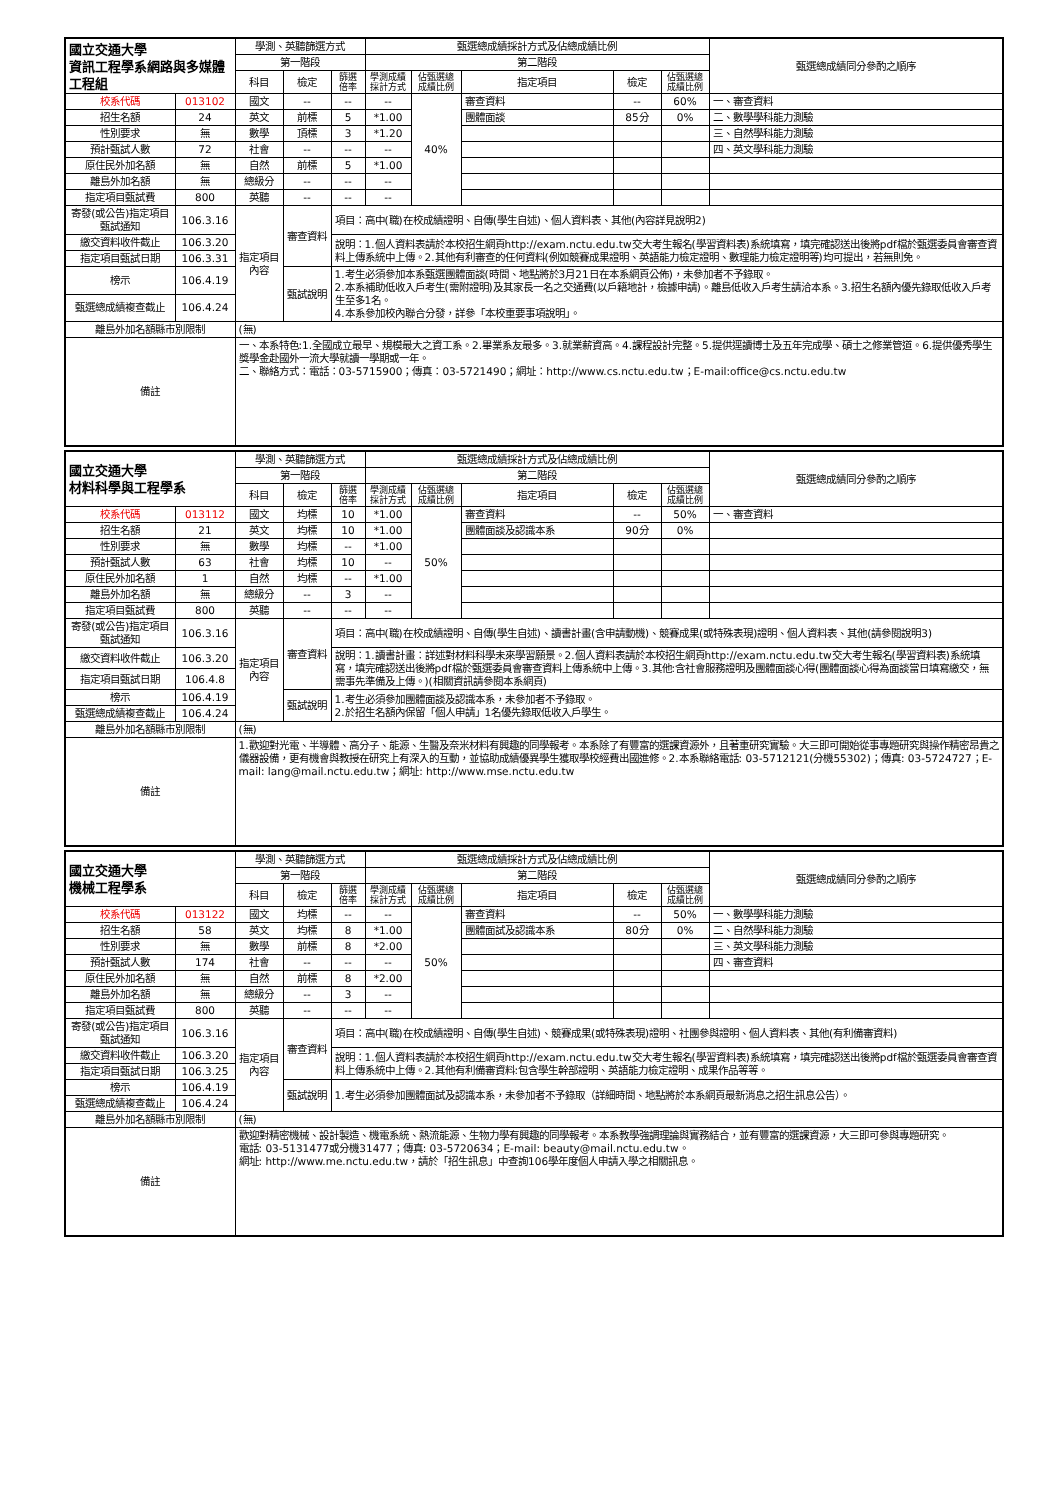| 國立交通大學 資訊工程學系網路與多媒體工程組 | | 學測、英聽篩選方式 | | | 甄選總成績採計方式及佔總成績比例 | | | | | 甄選總成績同分參酌之順序 |
| --- | --- | --- | --- | --- | --- | --- | --- | --- | --- | --- |
| | | 第一階段 | | | 第二階段 | | | | | |
| | | 科目 | 檢定 | 篩選 倍率 | 學測成績 採計方式 | 佔甄選總 成績比例 | 指定項目 | 檢定 | 佔甄選總 成績比例 | |
| 校系代碼 | 013102 | 國文 | -- | -- | -- | 40% | 審查資料 | -- | 60% | 一、審查資料 |
| 招生名額 | 24 | 英文 | 前標 | 5 | *1.00 | | 團體面談 | 85分 | 0% | 二、數學學科能力測驗 |
| 性別要求 | 無 | 數學 | 頂標 | 3 | *1.20 | | | | | 三、自然學科能力測驗 |
| 預計甄試人數 | 72 | 社會 | -- | -- | -- | | | | | 四、英文學科能力測驗 |
| 原住民外加名額 | 無 | 自然 | 前標 | 5 | *1.00 | | | | | |
| 離島外加名額 | 無 | 總級分 | -- | -- | -- | | | | | |
| 指定項目甄試費 | 800 | 英聽 | -- | -- | -- | | | | | |
| 寄發(或公告)指定項目甄試通知 | 106.3.16 | 指定項目內容 | 審查資料 | 項目：高中(職)在校成績證明、自傳(學生自述)、個人資料表、其他(內容詳見說明2) | | | | | | |
| 繳交資料收件截止 | 106.3.20 | | | 說明：1.個人資料表請於本校招生網頁http://exam.nctu.edu.tw交大考生報名(學習資料表)系統填寫，填完確認送出後將pdf檔於甄選委員會審查資料上傳系統中上傳。2.其他有利審查的任何資料(例如競賽成果證明、英語能力檢定證明、數理能力檢定證明等)均可提出，若無則免。 | | | | | | |
| 指定項目甄試日期 | 106.3.31 | | | | | | | | | |
| 榜示 | 106.4.19 | | 甄試說明 | 1.考生必須參加本系甄選團體面談(時間、地點將於3月21日在本系網頁公佈)，未參加者不予錄取。 2.本系補助低收入戶考生(需附證明)及其家長一名之交通費(以戶籍地計，檢據申請)。離島低收入戶考生請洽本系。3.招生名額內優先錄取低收入戶考生至多1名。 4.本系參加校內聯合分發，詳參「本校重要事項說明」。 | | | | | | |
| 甄選總成績複查截止 | 106.4.24 | | | | | | | | | |
| 離島外加名額縣市別限制 | | (無) | | | | | | | | |
| 備註 | | 一、本系特色:1.全國成立最早、規模最大之資工系。2.畢業系友最多。3.就業薪資高。4.課程設計完整。5.提供逕讀博士及五年完成學、碩士之修業管道。6.提供優秀學生獎學金赴國外一流大學就讀一學期或一年。 二、聯絡方式：電話：03-5715900；傳真：03-5721490；網址：http://www.cs.nctu.edu.tw；E-mail:office@cs.nctu.edu.tw | | | | | | | | |
| 國立交通大學 材料科學與工程學系 | | 學測、英聽篩選方式 | | | 甄選總成績採計方式及佔總成績比例 | | | | | 甄選總成績同分參酌之順序 |
| --- | --- | --- | --- | --- | --- | --- | --- | --- | --- | --- |
| | | 第一階段 | | | 第二階段 | | | | | |
| | | 科目 | 檢定 | 篩選 倍率 | 學測成績 採計方式 | 佔甄選總 成績比例 | 指定項目 | 檢定 | 佔甄選總 成績比例 | |
| 校系代碼 | 013112 | 國文 | 均標 | 10 | *1.00 | 50% | 審查資料 | -- | 50% | 一、審查資料 |
| 招生名額 | 21 | 英文 | 均標 | 10 | *1.00 | | 團體面談及認識本系 | 90分 | 0% | |
| 性別要求 | 無 | 數學 | 均標 | -- | *1.00 | | | | | |
| 預計甄試人數 | 63 | 社會 | 均標 | 10 | -- | | | | | |
| 原住民外加名額 | 1 | 自然 | 均標 | -- | *1.00 | | | | | |
| 離島外加名額 | 無 | 總級分 | -- | 3 | -- | | | | | |
| 指定項目甄試費 | 800 | 英聽 | -- | -- | -- | | | | | |
| 寄發(或公告)指定項目甄試通知 | 106.3.16 | 指定項目內容 | 審查資料 | 項目：高中(職)在校成績證明、自傳(學生自述)、讀書計畫(含申請動機)、競賽成果(或特殊表現)證明、個人資料表、其他(請參閱說明3) | | | | | | |
| 繳交資料收件截止 | 106.3.20 | | | 說明：1.讀書計畫：詳述對材料科學未來學習願景。2.個人資料表請於本校招生網頁http://exam.nctu.edu.tw交大考生報名(學習資料表)系統填寫，填完確認送出後將pdf檔於甄選委員會審查資料上傳系統中上傳。3.其他:含社會服務證明及團體面談心得(團體面談心得為面談當日填寫繳交，無需事先準備及上傳。)(相關資訊請參閱本系網頁) | | | | | | |
| 指定項目甄試日期 | 106.4.8 | | | | | | | | | |
| 榜示 | 106.4.19 | | 甄試說明 | 1.考生必須參加團體面談及認識本系，未參加者不予錄取。 2.於招生名額內保留「個人申請」1名優先錄取低收入戶學生。 | | | | | | |
| 甄選總成績複查截止 | 106.4.24 | | | | | | | | | |
| 離島外加名額縣市別限制 | | (無) | | | | | | | | |
| 備註 | | 1.歡迎對光電、半導體、高分子、能源、生醫及奈米材料有興趣的同學報考。本系除了有豐富的選課資源外，且著重研究實驗。大三即可開始從事專題研究與操作精密昂貴之儀器設備，更有機會與教授在研究上有深入的互動，並協助成績優異學生獲取學校經費出國進修。2.本系聯絡電話: 03-5712121(分機55302)；傳真: 03-5724727；E-mail: lang@mail.nctu.edu.tw；網址: http://www.mse.nctu.edu.tw | | | | | | | | |
| 國立交通大學 機械工程學系 | | 學測、英聽篩選方式 | | | 甄選總成績採計方式及佔總成績比例 | | | | | 甄選總成績同分參酌之順序 |
| --- | --- | --- | --- | --- | --- | --- | --- | --- | --- | --- |
| | | 第一階段 | | | 第二階段 | | | | | |
| | | 科目 | 檢定 | 篩選 倍率 | 學測成績 採計方式 | 佔甄選總 成績比例 | 指定項目 | 檢定 | 佔甄選總 成績比例 | |
| 校系代碼 | 013122 | 國文 | 均標 | -- | -- | 50% | 審查資料 | -- | 50% | 一、數學學科能力測驗 |
| 招生名額 | 58 | 英文 | 均標 | 8 | *1.00 | | 團體面試及認識本系 | 80分 | 0% | 二、自然學科能力測驗 |
| 性別要求 | 無 | 數學 | 前標 | 8 | *2.00 | | | | | 三、英文學科能力測驗 |
| 預計甄試人數 | 174 | 社會 | -- | -- | -- | | | | | 四、審查資料 |
| 原住民外加名額 | 無 | 自然 | 前標 | 8 | *2.00 | | | | | |
| 離島外加名額 | 無 | 總級分 | -- | 3 | -- | | | | | |
| 指定項目甄試費 | 800 | 英聽 | -- | -- | -- | | | | | |
| 寄發(或公告)指定項目甄試通知 | 106.3.16 | 指定項目內容 | 審查資料 | 項目：高中(職)在校成績證明、自傳(學生自述)、競賽成果(或特殊表現)證明、社團參與證明、個人資料表、其他(有利備審資料) | | | | | | |
| 繳交資料收件截止 | 106.3.20 | | | 說明：1.個人資料表請於本校招生網頁http://exam.nctu.edu.tw交大考生報名(學習資料表)系統填寫，填完確認送出後將pdf檔於甄選委員會審查資料上傳系統中上傳。2.其他有利備審資料:包含學生幹部證明、英語能力檢定證明、成果作品等等。 | | | | | | |
| 指定項目甄試日期 | 106.3.25 | | | | | | | | | |
| 榜示 | 106.4.19 | | 甄試說明 | 1.考生必須參加團體面試及認識本系，未參加者不予錄取（詳細時間、地點將於本系網頁最新消息之招生訊息公告）。 | | | | | | |
| 甄選總成績複查截止 | 106.4.24 | | | | | | | | | |
| 離島外加名額縣市別限制 | | (無) | | | | | | | | |
| 備註 | | 歡迎對精密機械、設計製造、機電系統、熱流能源、生物力學有興趣的同學報考。本系教學強調理論與實務結合，並有豐富的選課資源，大三即可參與專題研究。 電話: 03-5131477或分機31477；傳真: 03-5720634；E-mail: beauty@mail.nctu.edu.tw。 網址: http://www.me.nctu.edu.tw，請於「招生訊息」中查詢106學年度個人申請入學之相關訊息。 | | | | | | | | |